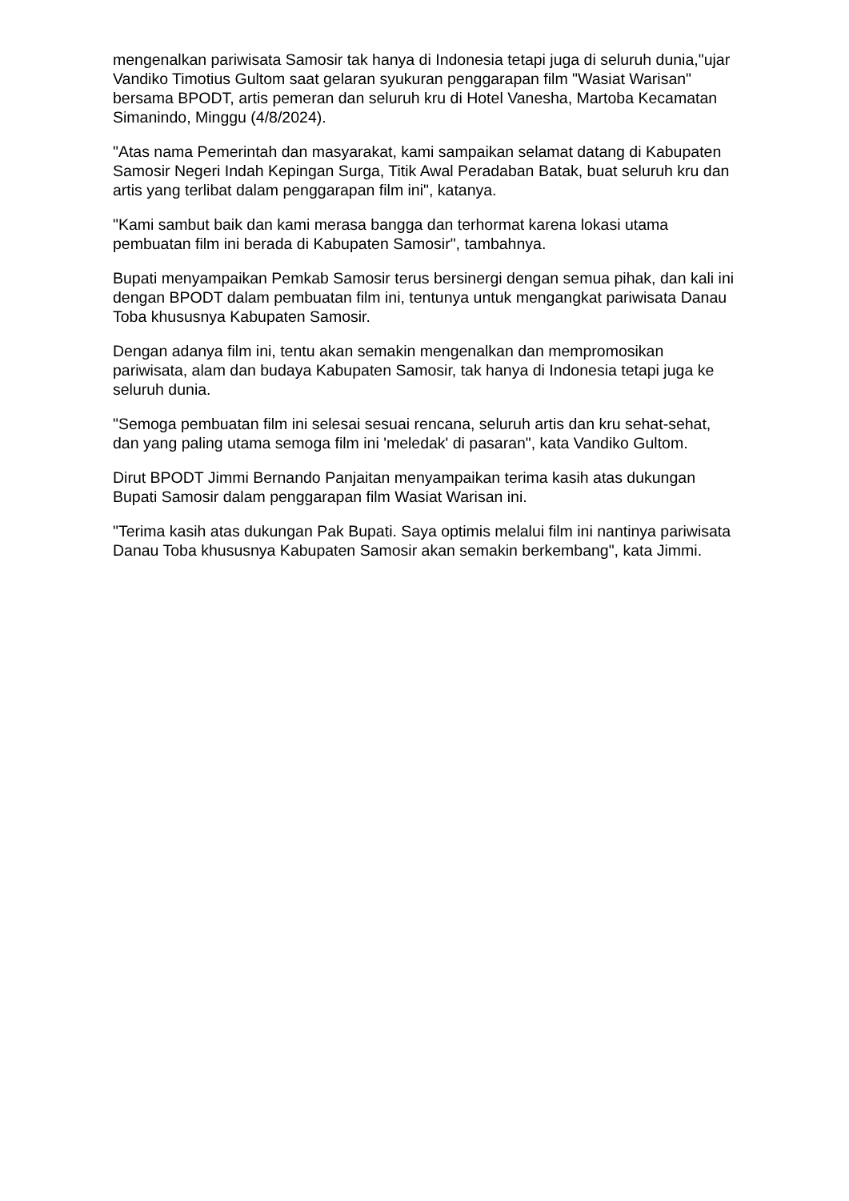mengenalkan pariwisata Samosir tak hanya di Indonesia tetapi juga di seluruh dunia,"ujar Vandiko Timotius Gultom saat gelaran syukuran penggarapan film "Wasiat Warisan" bersama BPODT, artis pemeran dan seluruh kru di Hotel Vanesha, Martoba Kecamatan Simanindo, Minggu (4/8/2024).
"Atas nama Pemerintah dan masyarakat, kami sampaikan selamat datang di Kabupaten Samosir Negeri Indah Kepingan Surga, Titik Awal Peradaban Batak, buat seluruh kru dan artis yang terlibat dalam penggarapan film ini", katanya.
"Kami sambut baik dan kami merasa bangga dan terhormat karena lokasi utama pembuatan film ini berada di Kabupaten Samosir", tambahnya.
Bupati menyampaikan Pemkab Samosir terus bersinergi dengan semua pihak, dan kali ini dengan BPODT dalam pembuatan film ini, tentunya untuk mengangkat pariwisata Danau Toba khususnya Kabupaten Samosir.
Dengan adanya film ini, tentu akan semakin mengenalkan dan mempromosikan pariwisata, alam dan budaya Kabupaten Samosir, tak hanya di Indonesia tetapi juga ke seluruh dunia.
"Semoga pembuatan film ini selesai sesuai rencana, seluruh artis dan kru sehat-sehat, dan yang paling utama semoga film ini 'meledak' di pasaran", kata Vandiko Gultom.
Dirut BPODT Jimmi Bernando Panjaitan menyampaikan terima kasih atas dukungan Bupati Samosir dalam penggarapan film Wasiat Warisan ini.
"Terima kasih atas dukungan Pak Bupati. Saya optimis melalui film ini nantinya pariwisata Danau Toba khususnya Kabupaten Samosir akan semakin berkembang", kata Jimmi.